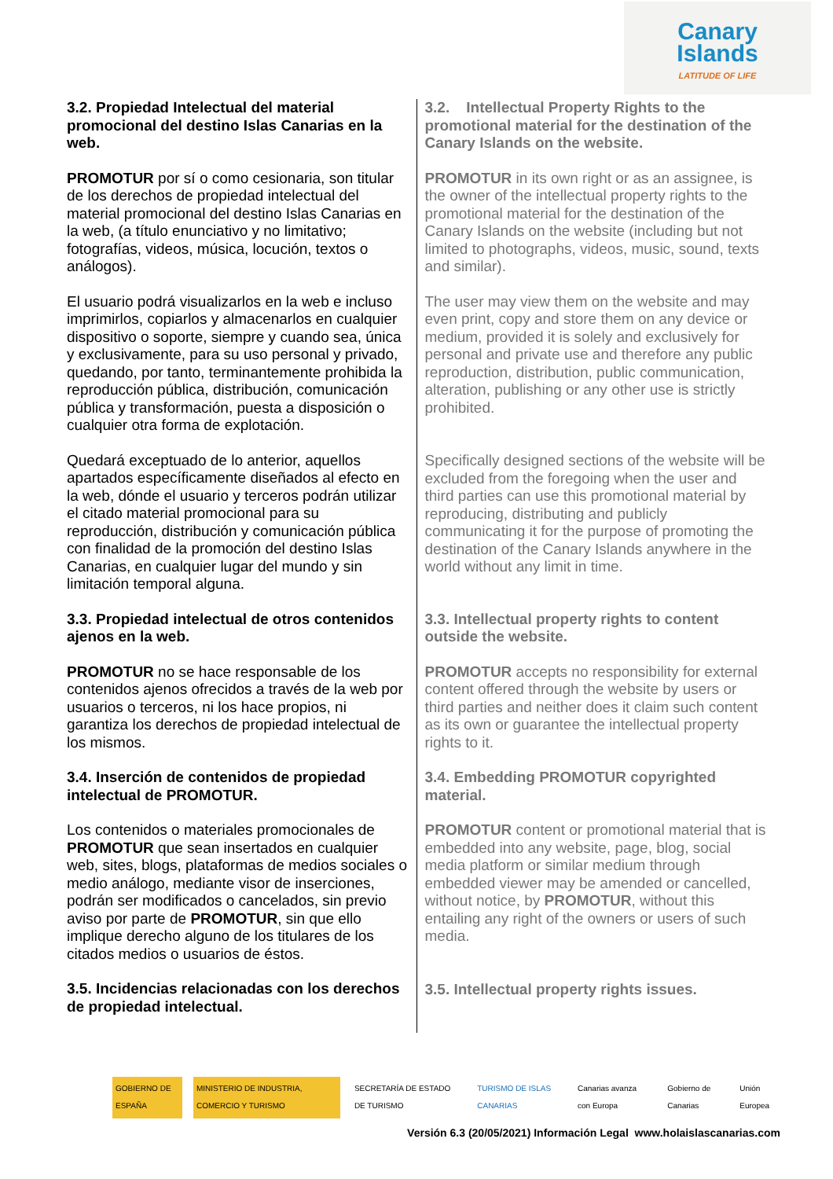Canary
Islands
LATITUDE OF LIFE
3.2. Propiedad Intelectual del material promocional del destino Islas Canarias en la web.
PROMOTUR por sí o como cesionaria, son titular de los derechos de propiedad intelectual del material promocional del destino Islas Canarias en la web, (a título enunciativo y no limitativo; fotografías, videos, música, locución, textos o análogos).
El usuario podrá visualizarlos en la web e incluso imprimirlos, copiarlos y almacenarlos en cualquier dispositivo o soporte, siempre y cuando sea, única y exclusivamente, para su uso personal y privado, quedando, por tanto, terminantemente prohibida la reproducción pública, distribución, comunicación pública y transformación, puesta a disposición o cualquier otra forma de explotación.
Quedará exceptuado de lo anterior, aquellos apartados específicamente diseñados al efecto en la web, dónde el usuario y terceros podrán utilizar el citado material promocional para su reproducción, distribución y comunicación pública con finalidad de la promoción del destino Islas Canarias, en cualquier lugar del mundo y sin limitación temporal alguna.
3.2. Intellectual Property Rights to the promotional material for the destination of the Canary Islands on the website.
PROMOTUR in its own right or as an assignee, is the owner of the intellectual property rights to the promotional material for the destination of the Canary Islands on the website (including but not limited to photographs, videos, music, sound, texts and similar).
The user may view them on the website and may even print, copy and store them on any device or medium, provided it is solely and exclusively for personal and private use and therefore any public reproduction, distribution, public communication, alteration, publishing or any other use is strictly prohibited.
Specifically designed sections of the website will be excluded from the foregoing when the user and third parties can use this promotional material by reproducing, distributing and publicly communicating it for the purpose of promoting the destination of the Canary Islands anywhere in the world without any limit in time.
3.3. Propiedad intelectual de otros contenidos ajenos en la web.
PROMOTUR no se hace responsable de los contenidos ajenos ofrecidos a través de la web por usuarios o terceros, ni los hace propios, ni garantiza los derechos de propiedad intelectual de los mismos.
3.4. Inserción de contenidos de propiedad intelectual de PROMOTUR.
Los contenidos o materiales promocionales de PROMOTUR que sean insertados en cualquier web, sites, blogs, plataformas de medios sociales o medio análogo, mediante visor de inserciones, podrán ser modificados o cancelados, sin previo aviso por parte de PROMOTUR, sin que ello implique derecho alguno de los titulares de los citados medios o usuarios de éstos.
3.5. Incidencias relacionadas con los derechos de propiedad intelectual.
3.3. Intellectual property rights to content outside the website.
PROMOTUR accepts no responsibility for external content offered through the website by users or third parties and neither does it claim such content as its own or guarantee the intellectual property rights to it.
3.4. Embedding PROMOTUR copyrighted material.
PROMOTUR content or promotional material that is embedded into any website, page, blog, social media platform or similar medium through embedded viewer may be amended or cancelled, without notice, by PROMOTUR, without this entailing any right of the owners or users of such media.
3.5. Intellectual property rights issues.
GOBIERNO DE ESPAÑA
MINISTERIO DE INDUSTRIA, COMERCIO Y TURISMO
SECRETARÍA DE ESTADO DE TURISMO
TURISMO DE ISLAS CANARIAS Canarias avanza con Europa Gobierno de Canarias Unión Europea
Versión 6.3 (20/05/2021) Información Legal www.holaislascanarias.com